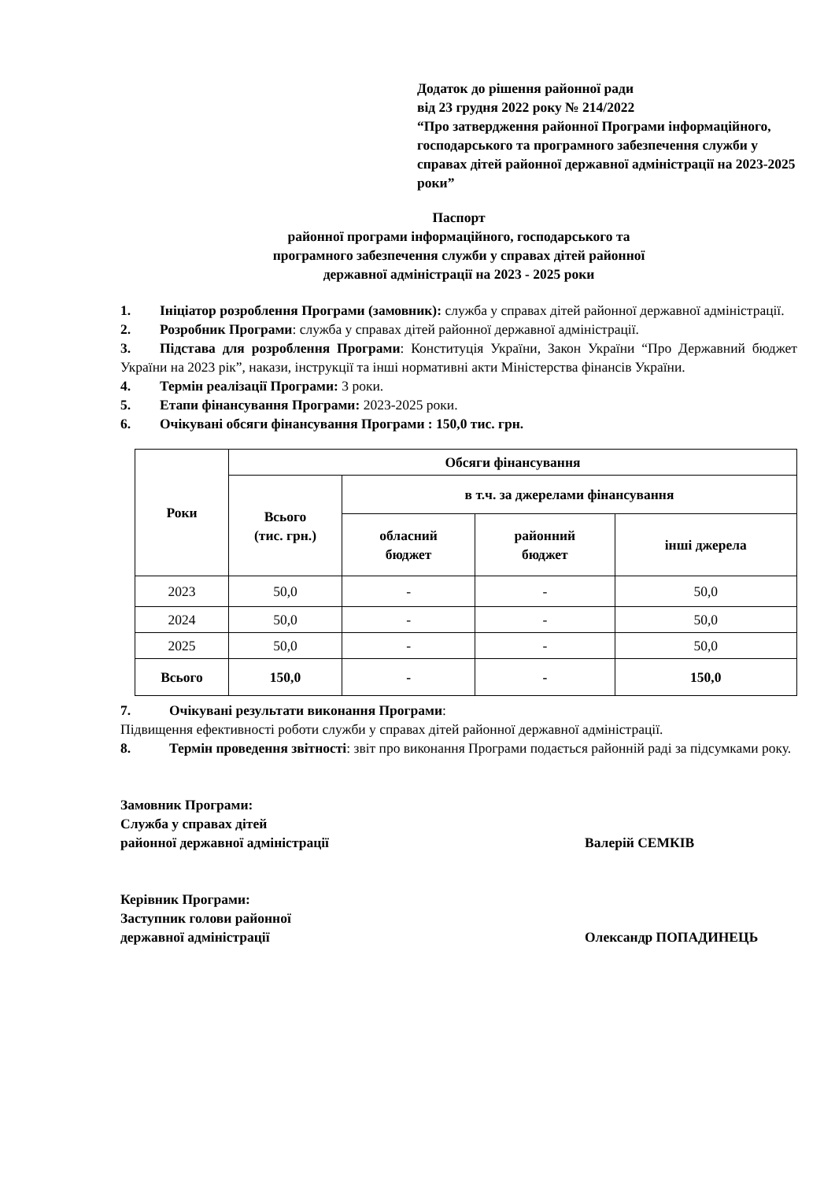Додаток до рішення районної ради
від 23 грудня 2022 року № 214/2022
“Про затвердження районної Програми інформаційного, господарського та програмного забезпечення служби у справах дітей районної державної адміністрації на 2023-2025 роки”
Паспорт
районної програми інформаційного, господарського та
програмного забезпечення служби у справах дітей районної
державної адміністрації на 2023 - 2025 роки
1. Ініціатор розроблення Програми (замовник): служба у справах дітей районної державної адміністрації.
2. Розробник Програми: служба у справах дітей районної державної адміністрації.
3. Підстава для розроблення Програми: Конституція України, Закон України “Про Державний бюджет України на 2023 рік”, накази, інструкції та інші нормативні акти Міністерства фінансів України.
4. Термін реалізації Програми: 3 роки.
5. Етапи фінансування Програми: 2023-2025 роки.
6. Очікувані обсяги фінансування Програми : 150,0 тис. грн.
| Роки | Обсяги фінансування | | | |
| --- | --- | --- | --- | --- |
| | Всього (тис. грн.) | в т.ч. за джерелами фінансування | | |
| | | обласний бюджет | районний бюджет | інші джерела |
| 2023 | 50,0 | - | - | 50,0 |
| 2024 | 50,0 | - | - | 50,0 |
| 2025 | 50,0 | - | - | 50,0 |
| Всього | 150,0 | - | - | 150,0 |
7. Очікувані результати виконання Програми:
Підвищення ефективності роботи служби у справах дітей районної державної адміністрації.
8. Термін проведення звітності: звіт про виконання Програми подається районній раді за підсумками року.
Замовник Програми:
Служба у справах дітей
районної державної адміністрації
Валерій СЕМКІВ
Керівник Програми:
Заступник голови районної
державної адміністрації
Олександр ПОПАДИНЕЦЬ